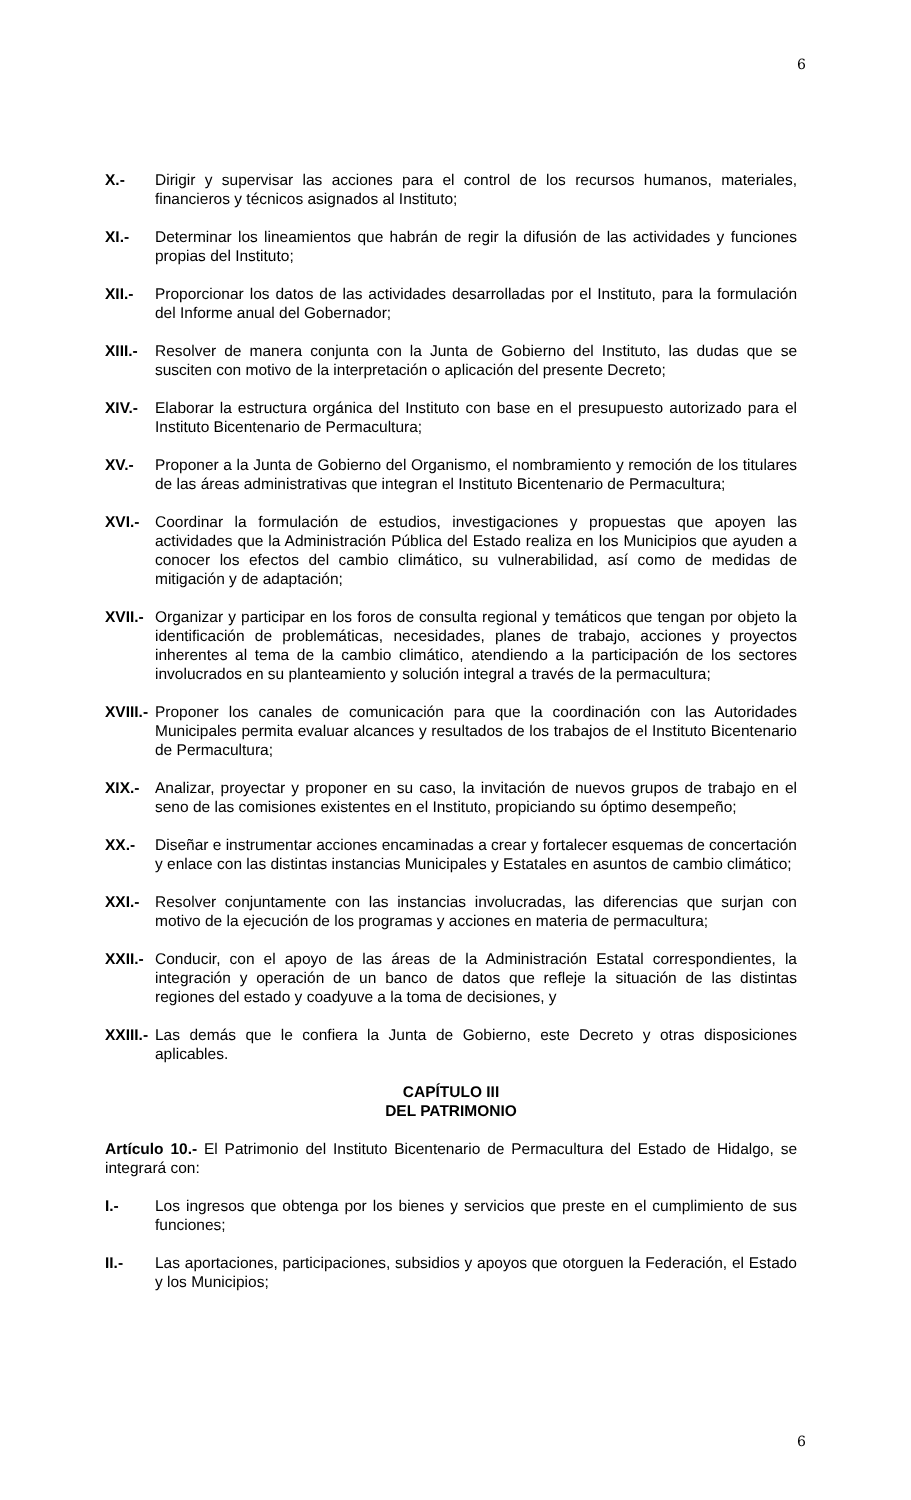6
X.- Dirigir y supervisar las acciones para el control de los recursos humanos, materiales, financieros y técnicos asignados al Instituto;
XI.- Determinar los lineamientos que habrán de regir la difusión de las actividades y funciones propias del Instituto;
XII.- Proporcionar los datos de las actividades desarrolladas por el Instituto, para la formulación del Informe anual del Gobernador;
XIII.-
Resolver de manera conjunta con la Junta de Gobierno del Instituto, las dudas que se susciten con motivo de la interpretación o aplicación del presente Decreto;
XIV.- Elaborar la estructura orgánica del Instituto con base en el presupuesto autorizado para el Instituto Bicentenario de Permacultura;
XV.- Proponer a la Junta de Gobierno del Organismo, el nombramiento y remoción de los titulares de las áreas administrativas que integran el Instituto Bicentenario de Permacultura;
XVI.- Coordinar la formulación de estudios, investigaciones y propuestas que apoyen las actividades que la Administración Pública del Estado realiza en los Municipios que ayuden a conocer los efectos del cambio climático, su vulnerabilidad, así como de medidas de mitigación y de adaptación;
XVII.-
Organizar y participar en los foros de consulta regional y temáticos que tengan por objeto la identificación de problemáticas, necesidades, planes de trabajo, acciones y proyectos inherentes al tema de la cambio climático, atendiendo a la participación de los sectores involucrados en su planteamiento y solución integral a través de la permacultura;
XVIII.-
Proponer los canales de comunicación para que la coordinación con las Autoridades Municipales permita evaluar alcances y resultados de los trabajos de el Instituto Bicentenario de Permacultura;
XIX.- Analizar, proyectar y proponer en su caso, la invitación de nuevos grupos de trabajo en el seno de las comisiones existentes en el Instituto, propiciando su óptimo desempeño;
XX.- Diseñar e instrumentar acciones encaminadas a crear y fortalecer esquemas de concertación y enlace con las distintas instancias Municipales y Estatales en asuntos de cambio climático;
XXI.- Resolver conjuntamente con las instancias involucradas, las diferencias que surjan con motivo de la ejecución de los programas y acciones en materia de permacultura;
XXII.-
Conducir, con el apoyo de las áreas de la Administración Estatal correspondientes, la integración y operación de un banco de datos que refleje la situación de las distintas regiones del estado y coadyuve a la toma de decisiones, y
XXIII.-
Las demás que le confiera la Junta de Gobierno, este Decreto y otras disposiciones aplicables.
CAPÍTULO III
DEL PATRIMONIO
Artículo 10.- El Patrimonio del Instituto Bicentenario de Permacultura del Estado de Hidalgo, se integrará con:
I.- Los ingresos que obtenga por los bienes y servicios que preste en el cumplimiento de sus funciones;
II.- Las aportaciones, participaciones, subsidios y apoyos que otorguen la Federación, el Estado y los Municipios;
6